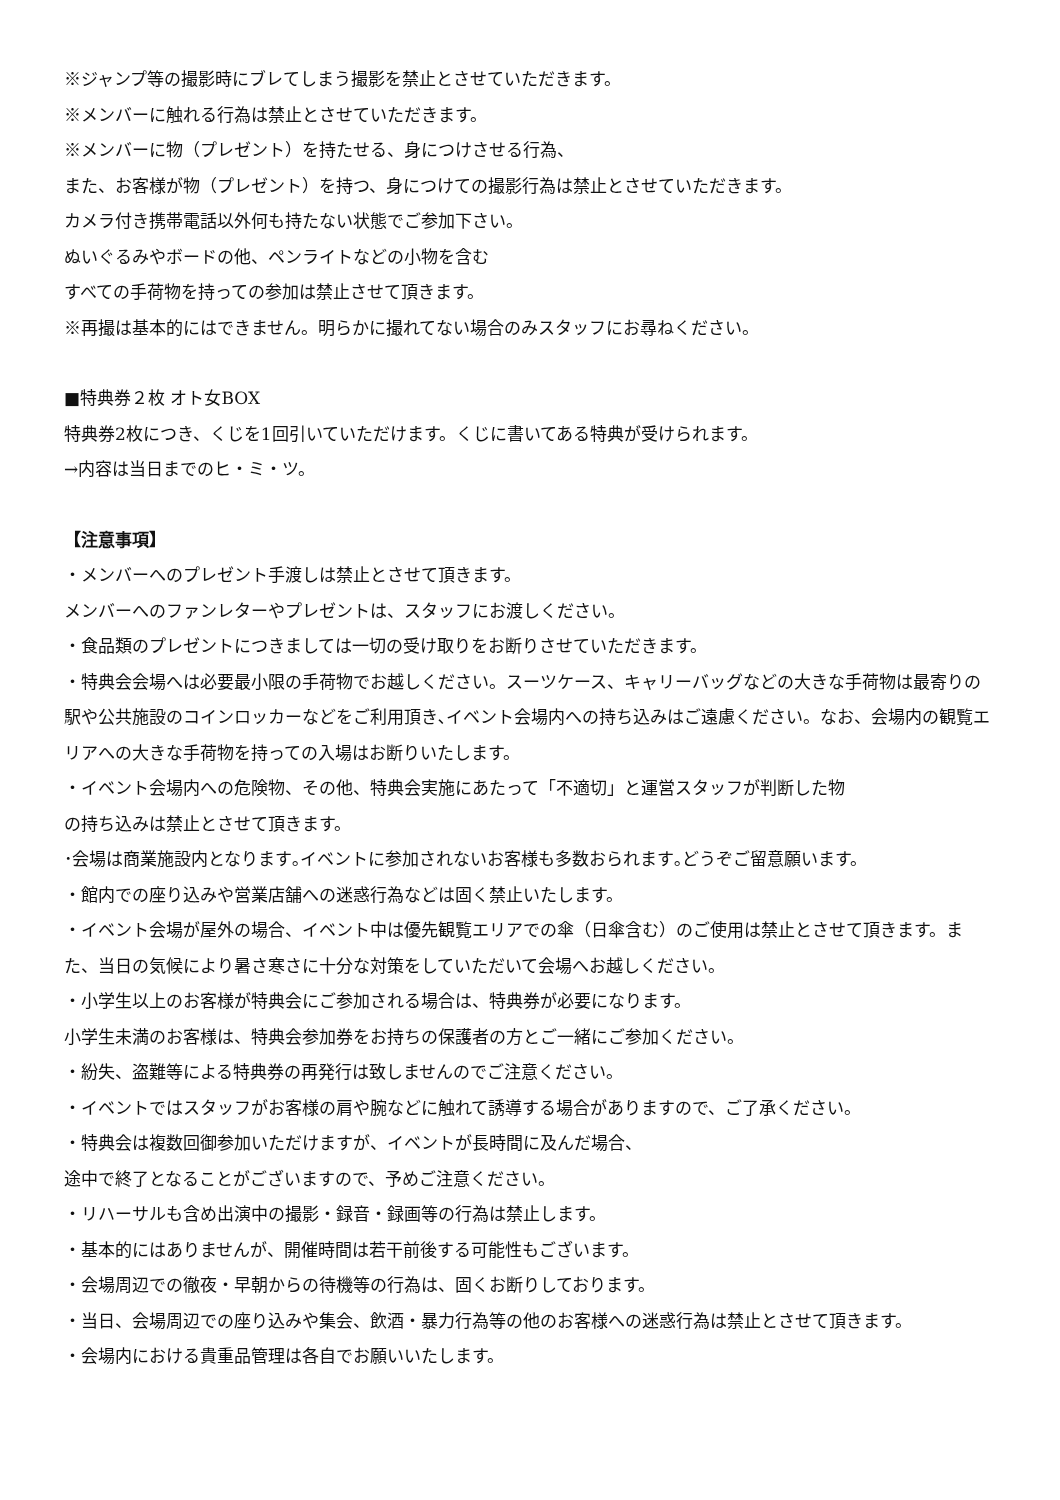※ジャンプ等の撮影時にブレてしまう撮影を禁止とさせていただきます。
※メンバーに触れる行為は禁止とさせていただきます。
※メンバーに物（プレゼント）を持たせる、身につけさせる行為、
また、お客様が物（プレゼント）を持つ、身につけての撮影行為は禁止とさせていただきます。
カメラ付き携帯電話以外何も持たない状態でご参加下さい。
ぬいぐるみやボードの他、ペンライトなどの小物を含む
すべての手荷物を持っての参加は禁止させて頂きます。
※再撮は基本的にはできません。明らかに撮れてない場合のみスタッフにお尋ねください。
■特典券２枚 オト女BOX
特典券2枚につき、くじを1回引いていただけます。くじに書いてある特典が受けられます。
→内容は当日までのヒ・ミ・ツ。
【注意事項】
・メンバーへのプレゼント手渡しは禁止とさせて頂きます。
メンバーへのファンレターやプレゼントは、スタッフにお渡しください。
・食品類のプレゼントにつきましては一切の受け取りをお断りさせていただきます。
・特典会会場へは必要最小限の手荷物でお越しください。スーツケース、キャリーバッグなどの大きな手荷物は最寄りの駅や公共施設のコインロッカーなどをご利用頂き､イベント会場内への持ち込みはご遠慮ください。なお、会場内の観覧エリアへの大きな手荷物を持っての入場はお断りいたします。
・イベント会場内への危険物、その他、特典会実施にあたって「不適切」と運営スタッフが判断した物
の持ち込みは禁止とさせて頂きます。
･会場は商業施設内となります｡イベントに参加されないお客様も多数おられます｡どうぞご留意願います。
・館内での座り込みや営業店舗への迷惑行為などは固く禁止いたします。
・イベント会場が屋外の場合、イベント中は優先観覧エリアでの傘（日傘含む）のご使用は禁止とさせて頂きます。また、当日の気候により暑さ寒さに十分な対策をしていただいて会場へお越しください。
・小学生以上のお客様が特典会にご参加される場合は、特典券が必要になります。
小学生未満のお客様は、特典会参加券をお持ちの保護者の方とご一緒にご参加ください。
・紛失、盗難等による特典券の再発行は致しませんのでご注意ください。
・イベントではスタッフがお客様の肩や腕などに触れて誘導する場合がありますので、ご了承ください。
・特典会は複数回御参加いただけますが、イベントが長時間に及んだ場合、
途中で終了となることがございますので、予めご注意ください。
・リハーサルも含め出演中の撮影・録音・録画等の行為は禁止します。
・基本的にはありませんが、開催時間は若干前後する可能性もございます。
・会場周辺での徹夜・早朝からの待機等の行為は、固くお断りしております。
・当日、会場周辺での座り込みや集会、飲酒・暴力行為等の他のお客様への迷惑行為は禁止とさせて頂きます。
・会場内における貴重品管理は各自でお願いいたします。